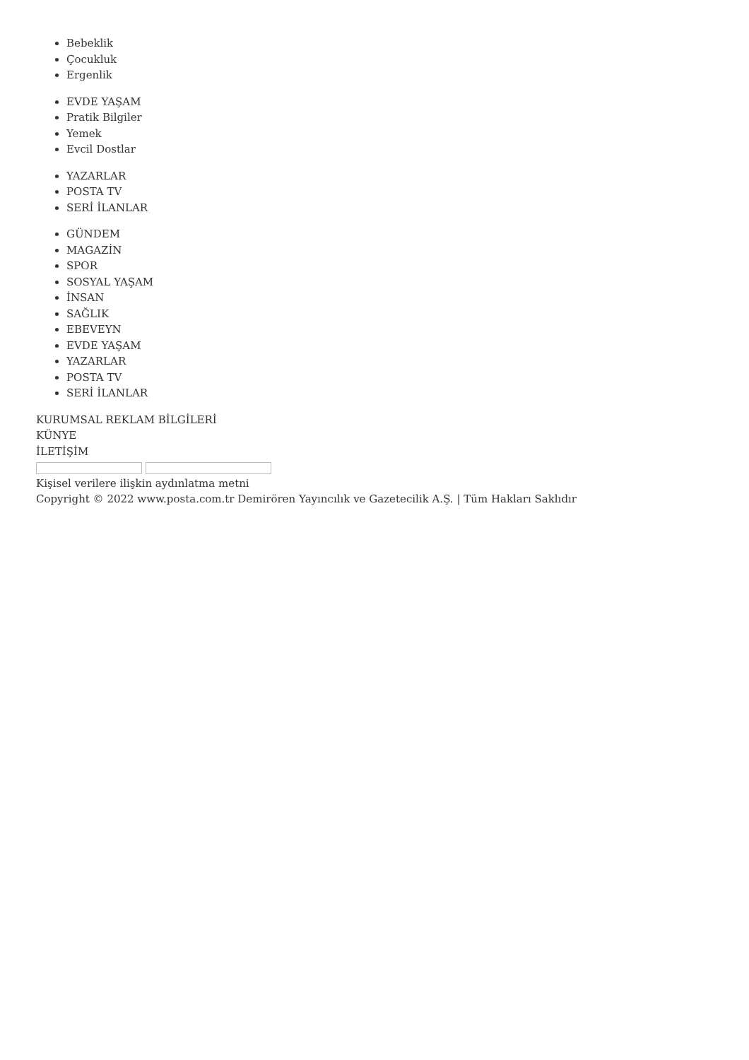Bebeklik
Çocukluk
Ergenlik
EVDE YAŞAM
Pratik Bilgiler
Yemek
Evcil Dostlar
YAZARLAR
POSTA TV
SERİ İLANLAR
GÜNDEM
MAGAZİN
SPOR
SOSYAL YAŞAM
İNSAN
SAĞLIK
EBEVEYN
EVDE YAŞAM
YAZARLAR
POSTA TV
SERİ İLANLAR
KURUMSAL REKLAM BİLGİLERİ
KÜNYE
İLETİŞİM
Kişisel verilere ilişkin aydınlatma metni
Copyright © 2022 www.posta.com.tr Demirören Yayıncılık ve Gazetecilik A.Ş. | Tüm Hakları Saklıdır